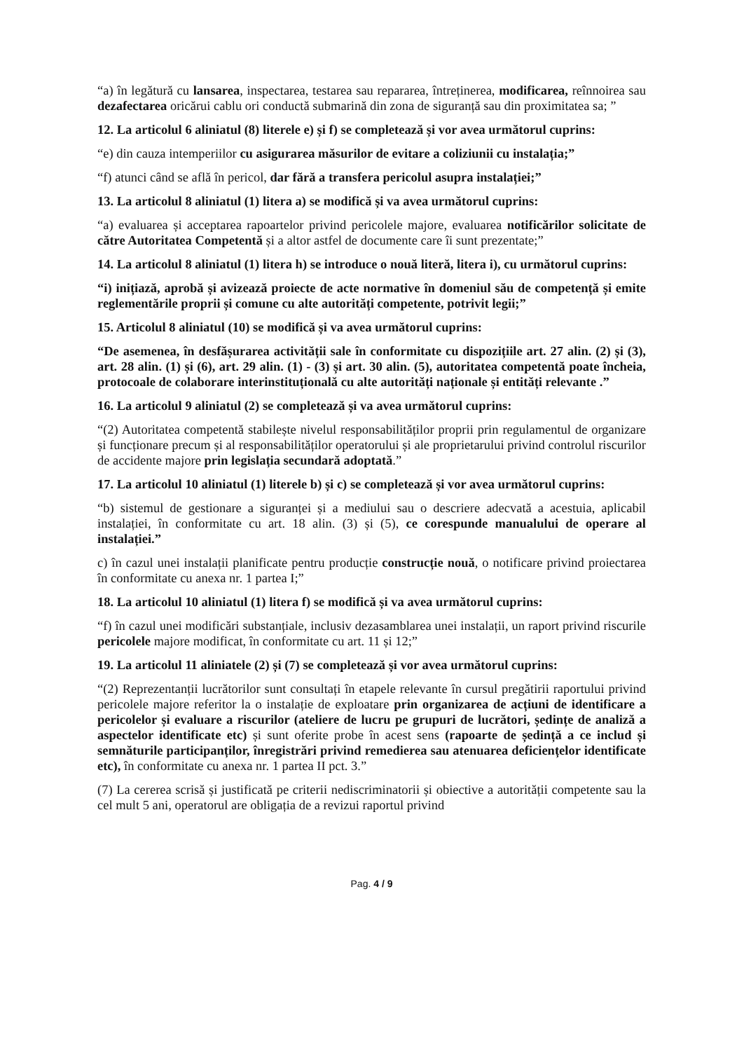“a) în legătură cu lansarea, inspectarea, testarea sau repararea, întreținerea, modificarea, reînnoirea sau dezafectarea oricărui cablu ori conductă submarină din zona de siguranță sau din proximitatea sa; ”
12. La articolul 6 aliniatul (8) literele e) și f) se completează și vor avea următorul cuprins:
“e) din cauza intemperiilor cu asigurarea măsurilor de evitare a coliziunii cu instalația;”
“f) atunci când se află în pericol, dar fără a transfera pericolul asupra instalației;”
13. La articolul 8 aliniatul (1) litera a) se modifică și va avea următorul cuprins:
“a) evaluarea și acceptarea rapoartelor privind pericolele majore, evaluarea notificărilor solicitate de către Autoritatea Competentă și a altor astfel de documente care îi sunt prezentate;”
14. La articolul 8 aliniatul (1) litera h) se introduce o nouă literă, litera i), cu următorul cuprins:
“i) inițiază, aprobă și avizează proiecte de acte normative în domeniul său de competență și emite reglementările proprii și comune cu alte autorități competente, potrivit legii;”
15. Articolul 8 aliniatul (10) se modifică și va avea următorul cuprins:
“De asemenea, în desfășurarea activității sale în conformitate cu dispozițiile art. 27 alin. (2) și (3), art. 28 alin. (1) și (6), art. 29 alin. (1) - (3) și art. 30 alin. (5), autoritatea competentă poate încheia, protocoale de colaborare interinstituțională cu alte autorități naționale și entități relevante .”
16. La articolul 9 aliniatul (2) se completează și va avea următorul cuprins:
“(2) Autoritatea competentă stabilește nivelul responsabilităților proprii prin regulamentul de organizare și funcționare precum și al responsabilităților operatorului și ale proprietarului privind controlul riscurilor de accidente majore prin legislația secundară adoptată.”
17. La articolul 10 aliniatul (1) literele b) și c) se completează și vor avea următorul cuprins:
“b) sistemul de gestionare a siguranței și a mediului sau o descriere adecvată a acestuia, aplicabil instalației, în conformitate cu art. 18 alin. (3) și (5), ce corespunde manualului de operare al instalației.”
c) în cazul unei instalații planificate pentru producție construcție nouă, o notificare privind proiectarea în conformitate cu anexa nr. 1 partea I;”
18. La articolul 10 aliniatul (1) litera f) se modifică și va avea următorul cuprins:
“f) în cazul unei modificări substanțiale, inclusiv dezasamblarea unei instalații, un raport privind riscurile pericolele majore modificat, în conformitate cu art. 11 și 12;”
19. La articolul 11 aliniatele (2) și (7) se completează și vor avea următorul cuprins:
“(2) Reprezentanții lucrătorilor sunt consultați în etapele relevante în cursul pregătirii raportului privind pericolele majore referitor la o instalație de exploatare prin organizarea de acțiuni de identificare a pericolelor și evaluare a riscurilor (ateliere de lucru pe grupuri de lucrători, ședințe de analiză a aspectelor identificate etc) și sunt oferite probe în acest sens (rapoarte de ședință a ce includ și semnăturile participanților, înregistrări privind remedierea sau atenuarea deficiențelor identificate etc), în conformitate cu anexa nr. 1 partea II pct. 3.”
(7) La cererea scrisă și justificată pe criterii nediscriminatorii și obiective a autorității competente sau la cel mult 5 ani, operatorul are obligația de a revizui raportul privind
Pag. 4 / 9